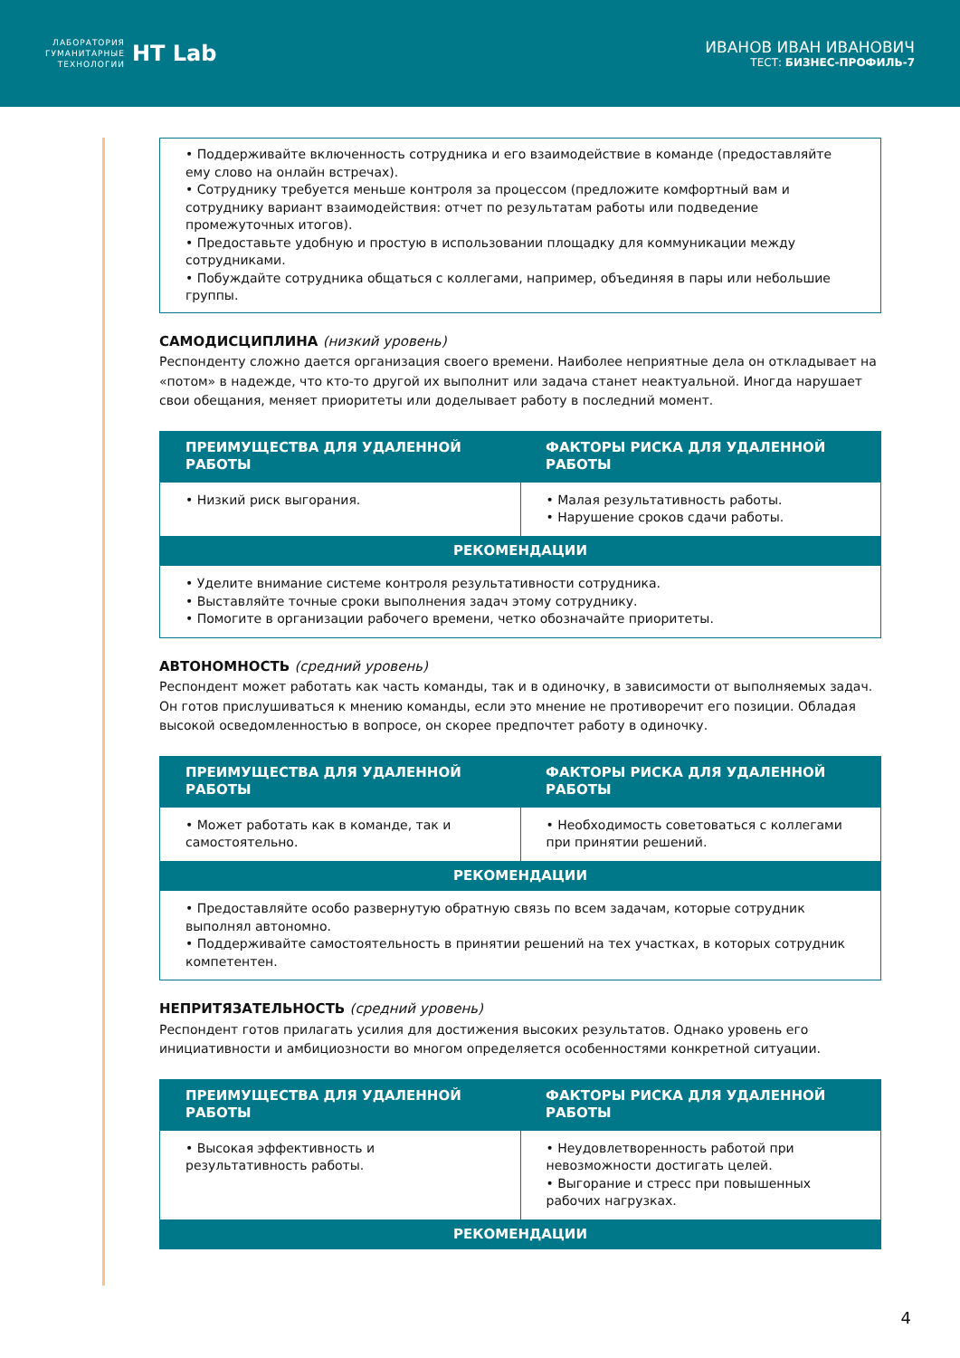ЛАБОРАТОРИЯ
ГУМАНИТАРНЫЕ
ТЕХНОЛОГИИ
HT Lab
ИВАНОВ ИВАН ИВАНОВИЧ
ТЕСТ: БИЗНЕС-ПРОФИЛЬ-7
• Поддерживайте включенность сотрудника и его взаимодействие в команде (предоставляйте ему слово на онлайн встречах).
• Сотруднику требуется меньше контроля за процессом (предложите комфортный вам и сотруднику вариант взаимодействия: отчет по результатам работы или подведение промежуточных итогов).
• Предоставьте удобную и простую в использовании площадку для коммуникации между сотрудниками.
• Побуждайте сотрудника общаться с коллегами, например, объединяя в пары или небольшие группы.
САМОДИСЦИПЛИНА (низкий уровень)
Респонденту сложно дается организация своего времени. Наиболее неприятные дела он откладывает на «потом» в надежде, что кто-то другой их выполнит или задача станет неактуальной. Иногда нарушает свои обещания, меняет приоритеты или доделывает работу в последний момент.
| ПРЕИМУЩЕСТВА ДЛЯ УДАЛЕННОЙ РАБОТЫ | ФАКТОРЫ РИСКА ДЛЯ УДАЛЕННОЙ РАБОТЫ |
| --- | --- |
| • Низкий риск выгорания. | • Малая результативность работы. • Нарушение сроков сдачи работы. |
| РЕКОМЕНДАЦИИ | |
| • Уделите внимание системе контроля результативности сотрудника. • Выставляйте точные сроки выполнения задач этому сотруднику. • Помогите в организации рабочего времени, четко обозначайте приоритеты. | |
АВТОНОМНОСТЬ (средний уровень)
Респондент может работать как часть команды, так и в одиночку, в зависимости от выполняемых задач. Он готов прислушиваться к мнению команды, если это мнение не противоречит его позиции. Обладая высокой осведомленностью в вопросе, он скорее предпочтет работу в одиночку.
| ПРЕИМУЩЕСТВА ДЛЯ УДАЛЕННОЙ РАБОТЫ | ФАКТОРЫ РИСКА ДЛЯ УДАЛЕННОЙ РАБОТЫ |
| --- | --- |
| • Может работать как в команде, так и самостоятельно. | • Необходимость советоваться с коллегами при принятии решений. |
| РЕКОМЕНДАЦИИ | |
| • Предоставляйте особо развернутую обратную связь по всем задачам, которые сотрудник выполнял автономно. • Поддерживайте самостоятельность в принятии решений на тех участках, в которых сотрудник компетентен. | |
НЕПРИТЯЗАТЕЛЬНОСТЬ (средний уровень)
Респондент готов прилагать усилия для достижения высоких результатов. Однако уровень его инициативности и амбициозности во многом определяется особенностями конкретной ситуации.
| ПРЕИМУЩЕСТВА ДЛЯ УДАЛЕННОЙ РАБОТЫ | ФАКТОРЫ РИСКА ДЛЯ УДАЛЕННОЙ РАБОТЫ |
| --- | --- |
| • Высокая эффективность и результативность работы. | • Неудовлетворенность работой при невозможности достигать целей. • Выгорание и стресс при повышенных рабочих нагрузках. |
| РЕКОМЕНДАЦИИ | |
4